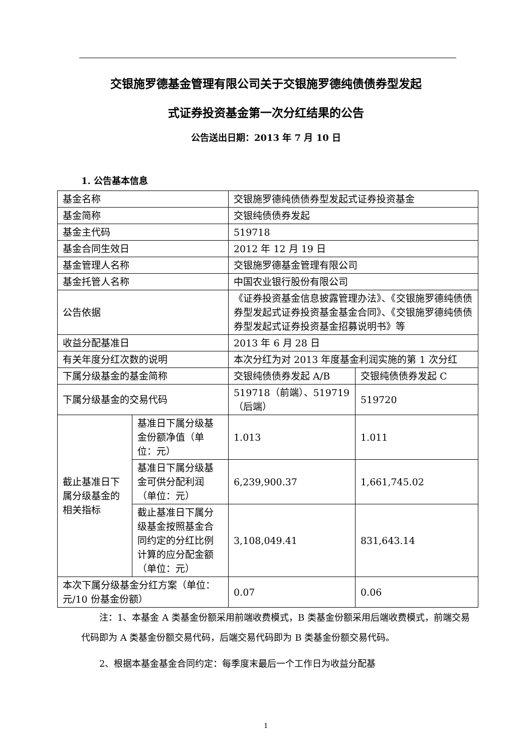交银施罗德基金管理有限公司关于交银施罗德纯债债券型发起
式证券投资基金第一次分红结果的公告
公告送出日期：2013 年 7 月 10 日
1. 公告基本信息
| 基金名称 | | 交银施罗德纯债债券型发起式证券投资基金 | |
| 基金简称 | | 交银纯债债券发起 | |
| 基金主代码 | | 519718 | |
| 基金合同生效日 | | 2012 年 12 月 19 日 | |
| 基金管理人名称 | | 交银施罗德基金管理有限公司 | |
| 基金托管人名称 | | 中国农业银行股份有限公司 | |
| 公告依据 | | 《证券投资基金信息披露管理办法》、《交银施罗德纯债债券型发起式证券投资基金基金合同》、《交银施罗德纯债债券型发起式证券投资基金招募说明书》等 | |
| 收益分配基准日 | | 2013 年 6 月 28 日 | |
| 有关年度分红次数的说明 | | 本次分红为对 2013 年度基金利润实施的第 1 次分红 | |
| 下属分级基金的基金简称 | | 交银纯债债券发起 A/B | 交银纯债债券发起 C |
| 下属分级基金的交易代码 | | 519718（前端）、519719（后端） | 519720 |
| 截止基准日下属分级基金的相关指标 | 基准日下属分级基金份额净值（单位：元） | 1.013 | 1.011 |
| | 基准日下属分级基金可供分配利润（单位：元） | 6,239,900.37 | 1,661,745.02 |
| | 截止基准日下属分级基金按照基金合同约定的分红比例计算的应分配金额（单位：元） | 3,108,049.41 | 831,643.14 |
| 本次下属分级基金分红方案（单位：元/10 份基金份额） | | 0.07 | 0.06 |
注：1、本基金 A 类基金份额采用前端收费模式，B 类基金份额采用后端收费模式，前端交易代码即为 A 类基金份额交易代码，后端交易代码即为 B 类基金份额交易代码。
2、根据本基金基金合同约定：每季度末最后一个工作日为收益分配基
1